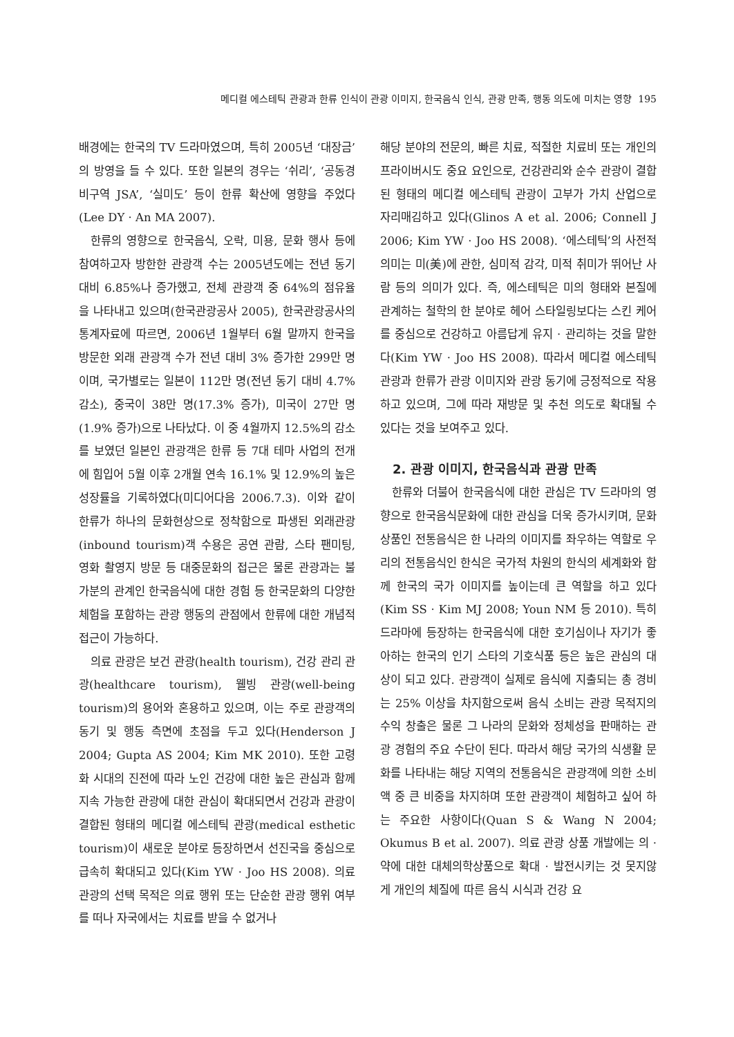메디컬 에스테틱 관광과 한류 인식이 관광 이미지, 한국음식 인식, 관광 만족, 행동 의도에 미치는 영향 195
배경에는 한국의 TV 드라마였으며, 특히 2005년 ‘대장금’의 방영을 들 수 있다. 또한 일본의 경우는 ‘쉬리’, ‘공동경비구역 JSA’, ‘실미도’ 등이 한류 확산에 영향을 주었다(Lee DY · An MA 2007).
한류의 영향으로 한국음식, 오락, 미용, 문화 행사 등에 참여하고자 방한한 관광객 수는 2005년도에는 전년 동기 대비 6.85%나 증가했고, 전체 관광객 중 64%의 점유율을 나타내고 있으며(한국관광공사 2005), 한국관광공사의 통계자료에 따르면, 2006년 1월부터 6월 말까지 한국을 방문한 외래 관광객 수가 전년 대비 3% 증가한 299만 명이며, 국가별로는 일본이 112만 명(전년 동기 대비 4.7% 감소), 중국이 38만 명(17.3% 증가), 미국이 27만 명(1.9% 증가)으로 나타났다. 이 중 4월까지 12.5%의 감소를 보였던 일본인 관광객은 한류 등 7대 테마 사업의 전개에 힘입어 5월 이후 2개월 연속 16.1% 및 12.9%의 높은 성장률을 기록하였다(미디어다음 2006.7.3). 이와 같이 한류가 하나의 문화현상으로 정착함으로 파생된 외래관광(inbound tourism)객 수용은 공연 관람, 스타 팬미팅, 영화 촬영지 방문 등 대중문화의 접근은 물론 관광과는 불가분의 관계인 한국음식에 대한 경험 등 한국문화의 다양한 체험을 포함하는 관광 행동의 관점에서 한류에 대한 개념적 접근이 가능하다.
의료 관광은 보건 관광(health tourism), 건강 관리 관광(healthcare tourism), 웰빙 관광(well-being tourism)의 용어와 혼용하고 있으며, 이는 주로 관광객의 동기 및 행동 측면에 초점을 두고 있다(Henderson J 2004; Gupta AS 2004; Kim MK 2010). 또한 고령화 시대의 진전에 따라 노인 건강에 대한 높은 관심과 함께 지속 가능한 관광에 대한 관심이 확대되면서 건강과 관광이 결합된 형태의 메디컬 에스테틱 관광(medical esthetic tourism)이 새로운 분야로 등장하면서 선진국을 중심으로 급속히 확대되고 있다(Kim YW · Joo HS 2008). 의료 관광의 선택 목적은 의료 행위 또는 단순한 관광 행위 여부를 떠나 자국에서는 치료를 받을 수 없거나
해당 분야의 전문의, 빠른 치료, 적절한 치료비 또는 개인의 프라이버시도 중요 요인으로, 건강관리와 순수 관광이 결합된 형태의 메디컬 에스테틱 관광이 고부가 가치 산업으로 자리매김하고 있다(Glinos A et al. 2006; Connell J 2006; Kim YW · Joo HS 2008). ‘에스테틱’의 사전적 의미는 미(美)에 관한, 심미적 감각, 미적 취미가 뛰어난 사람 등의 의미가 있다. 즉, 에스테틱은 미의 형태와 본질에 관계하는 철학의 한 분야로 헤어 스타일링보다는 스킨 케어를 중심으로 건강하고 아름답게 유지 · 관리하는 것을 말한다(Kim YW · Joo HS 2008). 따라서 메디컬 에스테틱 관광과 한류가 관광 이미지와 관광 동기에 긍정적으로 작용하고 있으며, 그에 따라 재방문 및 추천 의도로 확대될 수 있다는 것을 보여주고 있다.
2. 관광 이미지, 한국음식과 관광 만족
한류와 더불어 한국음식에 대한 관심은 TV 드라마의 영향으로 한국음식문화에 대한 관심을 더욱 증가시키며, 문화 상품인 전통음식은 한 나라의 이미지를 좌우하는 역할로 우리의 전통음식인 한식은 국가적 차원의 한식의 세계화와 함께 한국의 국가 이미지를 높이는데 큰 역할을 하고 있다(Kim SS · Kim MJ 2008; Youn NM 등 2010). 특히 드라마에 등장하는 한국음식에 대한 호기심이나 자기가 좋아하는 한국의 인기 스타의 기호식품 등은 높은 관심의 대상이 되고 있다. 관광객이 실제로 음식에 지출되는 총 경비는 25% 이상을 차지함으로써 음식 소비는 관광 목적지의 수익 창출은 물론 그 나라의 문화와 정체성을 판매하는 관광 경험의 주요 수단이 된다. 따라서 해당 국가의 식생활 문화를 나타내는 해당 지역의 전통음식은 관광객에 의한 소비액 중 큰 비중을 차지하며 또한 관광객이 체험하고 싶어 하는 주요한 사항이다(Quan S & Wang N 2004; Okumus B et al. 2007). 의료 관광 상품 개발에는 의 · 약에 대한 대체의학상품으로 확대 · 발전시키는 것 못지않게 개인의 체질에 따른 음식 시식과 건강 요